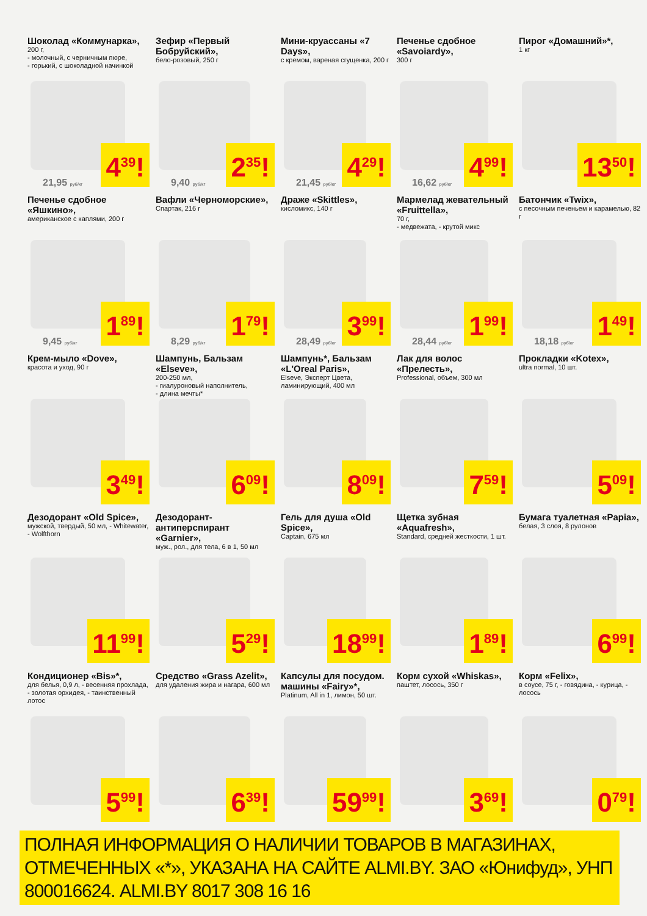Шоколад «Коммунарка»,
200 г,
- молочный, с черничным пюре,
- горький, с шоколадной начинкой
4<sup>39</sup>! 21,95 руб/кг
Зефир «Первый Бобруйский»,
бело-розовый, 250 г
2<sup>35</sup>! 9,40 руб/кг
Мини-круассаны «7 Days»,
с кремом, вареная сгущенка, 200 г
4<sup>29</sup>! 21,45 руб/кг
Печенье сдобное «Savoiardy»,
300 г
4<sup>99</sup>! 16,62 руб/кг
Пирог «Домашний»*,
1 кг
13<sup>50</sup>!
Печенье сдобное «Яшкино»,
американское с каплями, 200 г
1<sup>89</sup>! 9,45 руб/кг
Вафли «Черноморские»,
Спартак, 216 г
1<sup>79</sup>! 8,29 руб/кг
Драже «Skittles»,
кисломикс, 140 г
3<sup>99</sup>! 28,49 руб/кг
Мармелад жевательный «Fruittella»,
70 г,
- медвежата, - крутой микс
1<sup>99</sup>! 28,44 руб/кг
Батончик «Twix»,
с песочным печеньем и карамелью, 82 г
1<sup>49</sup>! 18,18 руб/кг
Крем-мыло «Dove»,
красота и уход, 90 г
3<sup>49</sup>!
Шампунь, Бальзам «Elseve»,
200-250 мл,
- гиалуроновый наполнитель,
- длина мечты*
6<sup>09</sup>!
Шампунь*, Бальзам «L'Oreal Paris»,
Elseve, Эксперт Цвета, ламинирующий, 400 мл
8<sup>09</sup>!
Лак для волос «Прелесть»,
Professional, объем, 300 мл
7<sup>59</sup>!
Прокладки «Kotex»,
ultra normal, 10 шт.
5<sup>09</sup>!
Дезодорант «Old Spice»,
мужской, твердый, 50 мл, - Whitewater, - Wolfthorn
11<sup>99</sup>!
Дезодорант-антиперспирант «Garnier»,
муж., рол., для тела, 6 в 1, 50 мл
5<sup>29</sup>!
Гель для душа «Old Spice»,
Captain, 675 мл
18<sup>99</sup>!
Щетка зубная «Aquafresh»,
Standard, средней жесткости, 1 шт.
1<sup>89</sup>!
Бумага туалетная «Papia»,
белая, 3 слоя, 8 рулонов
6<sup>99</sup>!
Кондиционер «Bis»*,
для белья, 0,9 л, - весенняя прохлада, - золотая орхидея, - таинственный лотос
5<sup>99</sup>!
Средство «Grass Azelit»,
для удаления жира и нагара, 600 мл
6<sup>39</sup>!
Капсулы для посудом. машины «Fairy»*,
Platinum, All in 1, лимон, 50 шт.
59<sup>99</sup>!
Корм сухой «Whiskas»,
паштет, лосось, 350 г
3<sup>69</sup>!
Корм «Felix»,
в соусе, 75 г, - говядина, - курица, - лосось
0<sup>79</sup>!
ПОЛНАЯ ИНФОРМАЦИЯ О НАЛИЧИИ ТОВАРОВ В МАГАЗИНАХ, ОТМЕЧЕННЫХ «*», УКАЗАНА НА САЙТЕ ALMI.BY. ЗАО «Юнифуд», УНП 800016624. ALMI.BY 8017 308 16 16